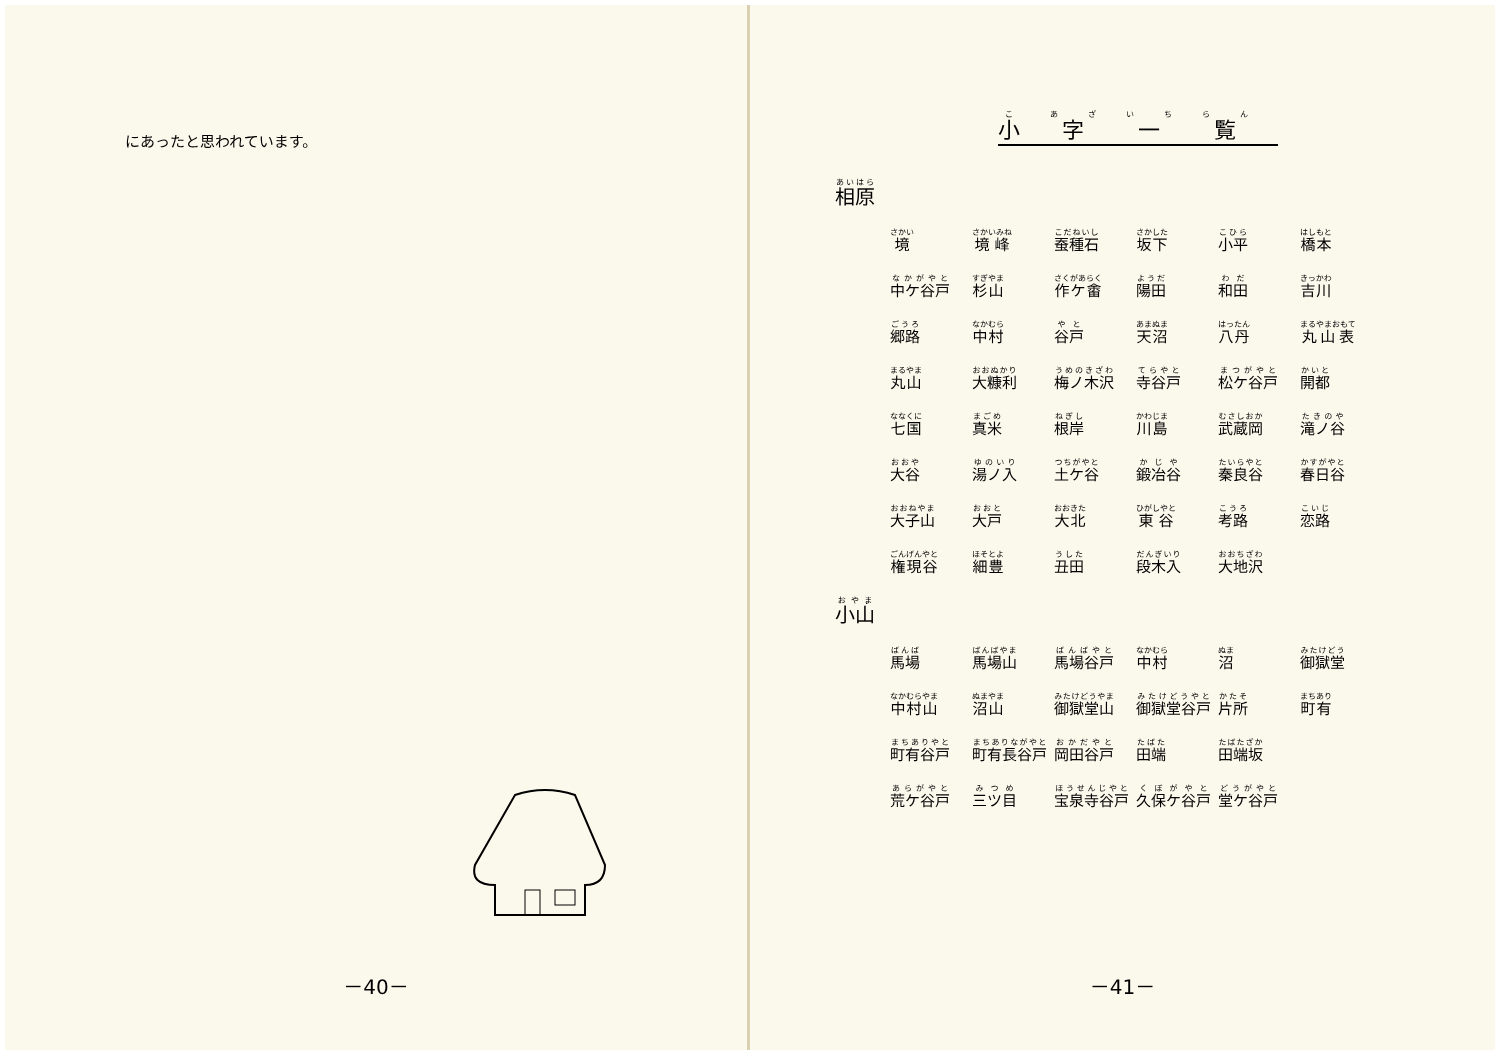にあったと思われています。
－40－
小字一覧
相原
境 境峰 蚕種石 坂下 小平 橋本
中ケ谷戸 杉山 作ケ畬 陽田 和田 吉川
郷路 中村 谷戸 天沼 八丹 丸山表
丸山 大糠利 梅ノ木沢 寺谷戸 松ケ谷戸 開都
七国 真米 根岸 川島 武蔵岡 滝ノ谷
大谷 湯ノ入 土ケ谷 鍛冶谷 秦良谷 春日谷
大子山 大戸 大北 東谷 考路 恋路
権現谷 細豊 丑田 段木入 大地沢
小山
馬場 馬場山 馬場谷戸 中村 沼 御獄堂
中村山 沼山 御獄堂山 御獄堂谷戸 片所 町有
町有谷戸 町有長谷戸 岡田谷戸 田端 田端坂
荒ケ谷戸 三ツ目 宝泉寺谷戸 久保ケ谷戸 堂ケ谷戸
－41－